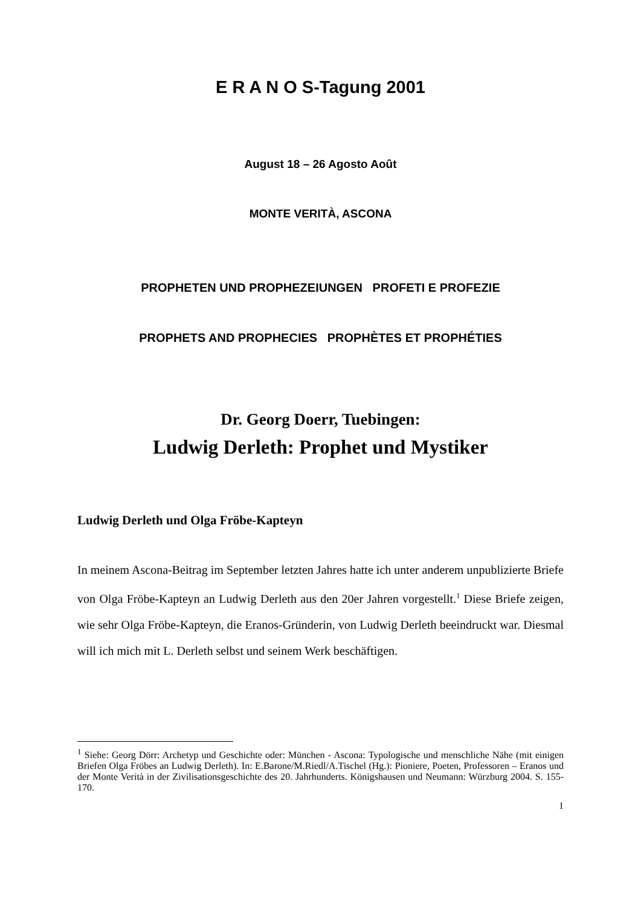E R A N O S-Tagung 2001
August 18 – 26 Agosto Août
MONTE VERITÀ, ASCONA
PROPHETEN UND PROPHEZEIUNGEN PROFETI E PROFEZIE
PROPHETS AND PROPHECIES PROPHÈTES ET PROPHÉTIES
Dr. Georg Doerr, Tuebingen:
Ludwig Derleth: Prophet und Mystiker
Ludwig Derleth und Olga Fröbe-Kapteyn
In meinem Ascona-Beitrag im September letzten Jahres hatte ich unter anderem unpublizierte Briefe von Olga Fröbe-Kapteyn an Ludwig Derleth aus den 20er Jahren vorgestellt.<sup>1</sup> Diese Briefe zeigen, wie sehr Olga Fröbe-Kapteyn, die Eranos-Gründerin, von Ludwig Derleth beeindruckt war. Diesmal will ich mich mit L. Derleth selbst und seinem Werk beschäftigen.
<sup>1</sup> Siehe: Georg Dörr: Archetyp und Geschichte oder: München - Ascona: Typologische und menschliche Nähe (mit einigen Briefen Olga Fröbes an Ludwig Derleth). In: E.Barone/M.Riedl/A.Tischel (Hg.): Pioniere, Poeten, Professoren – Eranos und der Monte Verità in der Zivilisationsgeschichte des 20. Jahrhunderts. Königshausen und Neumann: Würzburg 2004. S. 155-170.
1